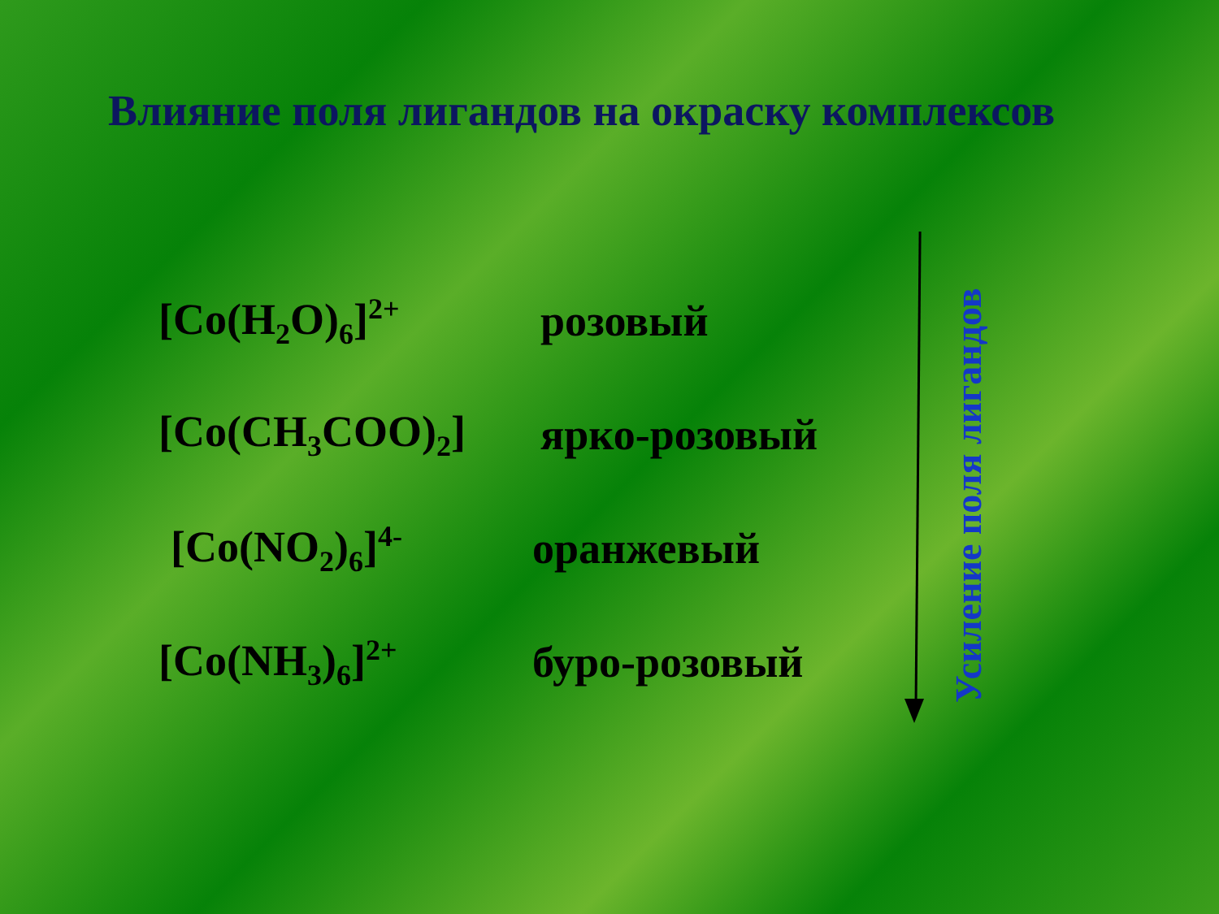Влияние поля лигандов на окраску комплексов
[Co(H<sub>2</sub>O)<sub>6</sub>]<sup>2+</sup> розовый
[Co(CH<sub>3</sub>COO)<sub>2</sub>] ярко-розовый
[Co(NO<sub>2</sub>)<sub>6</sub>]<sup>4-</sup> оранжевый
[Co(NH<sub>3</sub>)<sub>6</sub>]<sup>2+</sup> буро-розовый
Усиление поля лигандов